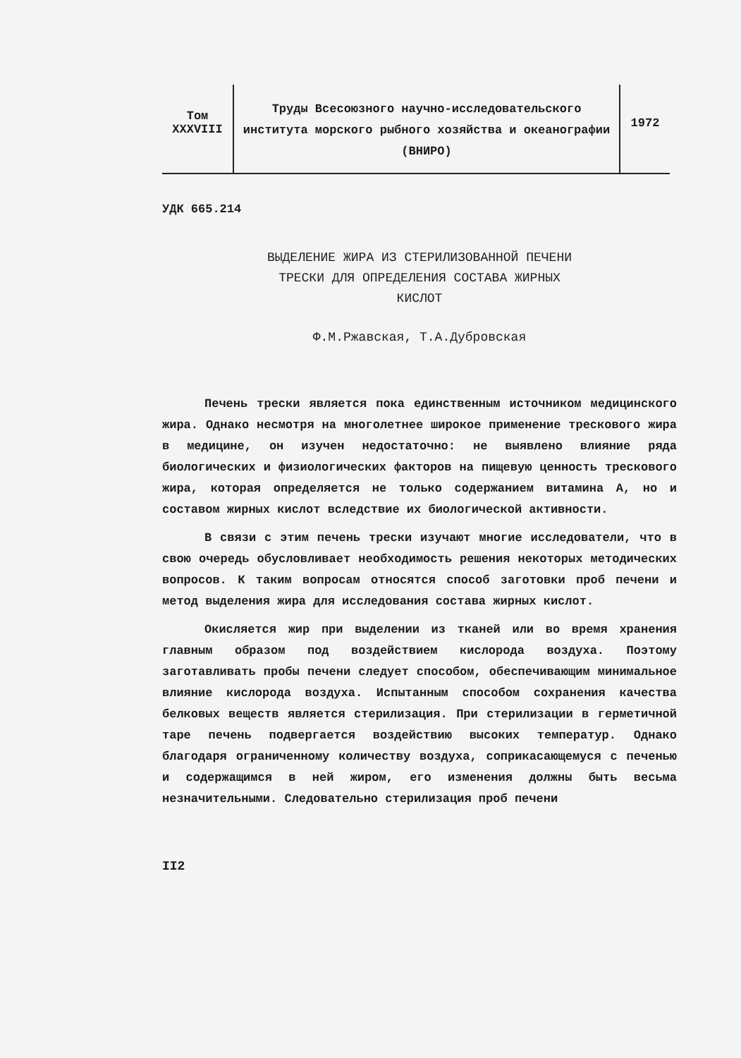Том
XXXVIII
Труды Всесоюзного научно-исследовательского института морского рыбного хозяйства и океанографии (ВНИРО)
1972
УДК 665.214
ВЫДЕЛЕНИЕ ЖИРА ИЗ СТЕРИЛИЗОВАННОЙ ПЕЧЕНИ
ТРЕСКИ ДЛЯ ОПРЕДЕЛЕНИЯ СОСТАВА ЖИРНЫХ
КИСЛОТ
Ф.М.Ржавская, Т.А.Дубровская
Печень трески является пока единственным источником медицинского жира. Однако несмотря на многолетнее широкое применение трескового жира в медицине, он изучен недостаточно: не выявлено влияние ряда биологических и физиологических факторов на пищевую ценность трескового жира, которая определяется не только содержанием витамина А, но и составом жирных кислот вследствие их биологической активности.
В связи с этим печень трески изучают многие исследователи, что в свою очередь обусловливает необходимость решения некоторых методических вопросов. К таким вопросам относятся способ заготовки проб печени и метод выделения жира для исследования состава жирных кислот.
Окисляется жир при выделении из тканей или во время хранения главным образом под воздействием кислорода воздуха. Поэтому заготавливать пробы печени следует способом, обеспечивающим минимальное влияние кислорода воздуха. Испытанным способом сохранения качества белковых веществ является стерилизация. При стерилизации в герметичной таре печень подвергается воздействию высоких температур. Однако благодаря ограниченному количеству воздуха, соприкасающемуся с печенью и содержащимся в ней жиром, его изменения должны быть весьма незначительными. Следовательно стерилизация проб печени
II2